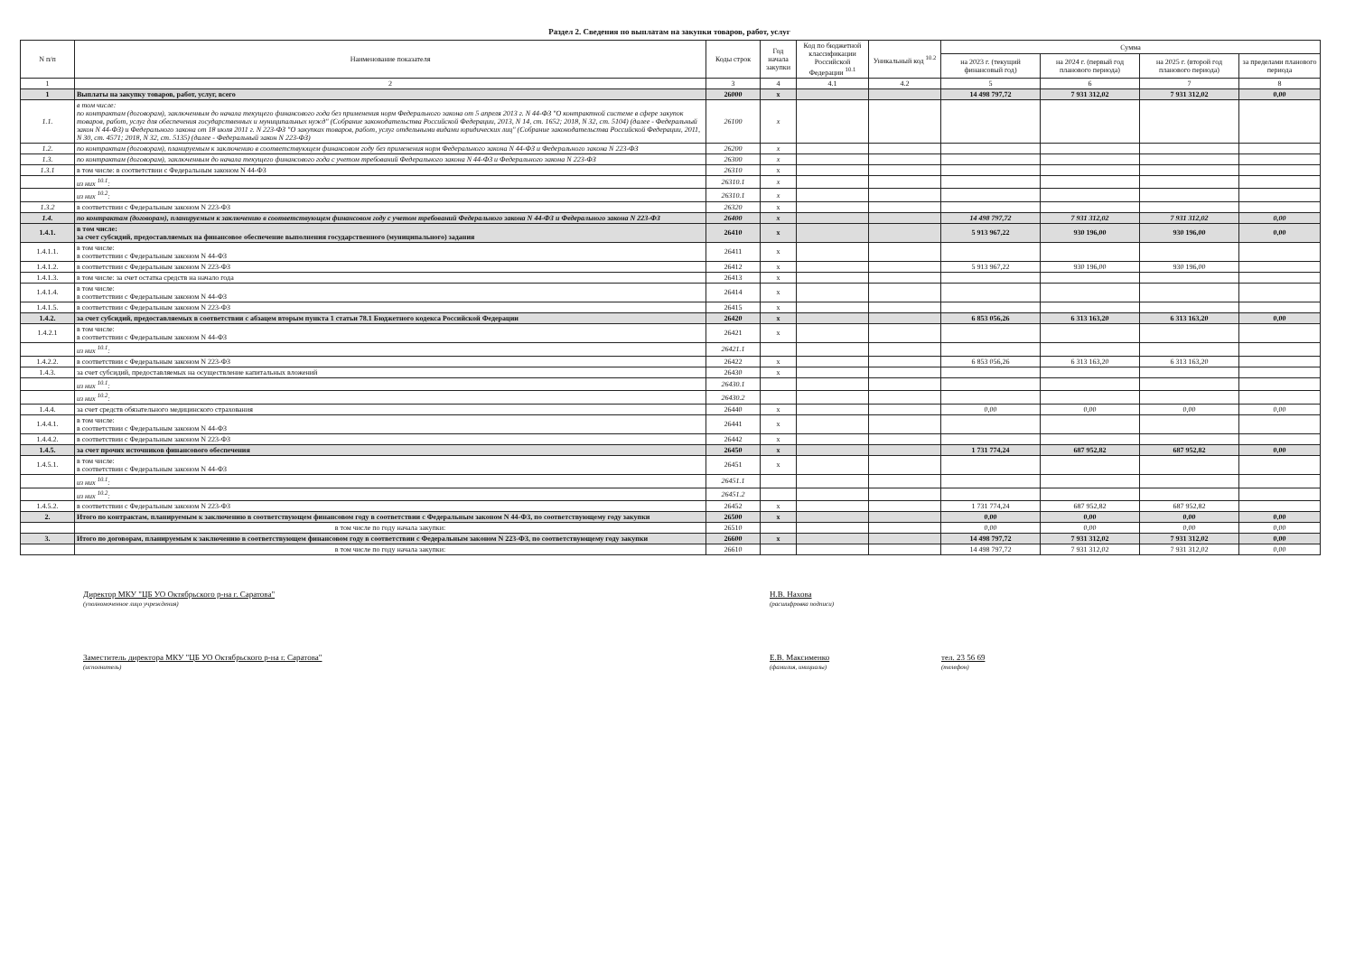Раздел 2. Сведения по выплатам на закупки товаров, работ, услуг
| N п/п | Наименование показателя | Коды строк | Год начала закупки | Код по бюджетной классификации Российской Федерации <sup>10.1</sup> | Уникальный код <sup>10.2</sup> | Сумма | | | |
| --- | --- | --- | --- | --- | --- | --- | --- | --- | --- |
| | | | | | | на 2023 г. (текущий финансовый год) | на 2024 г. (первый год планового периода) | на 2025 г. (второй год планового периода) | за пределами планового периода |
| 1 | 2 | 3 | 4 | 4.1 | 4.2 | 5 | 6 | 7 | 8 |
| 1 | Выплаты на закупку товаров, работ, услуг, всего | 26000 | x | | | 14 498 797,72 | 7 931 312,02 | 7 931 312,02 | 0,00 |
| 1.1. | в том числе: по контрактам (договорам), заключенным до начала текущего финансового года без применения норм Федерального закона от 5 апреля 2013 г. N 44-ФЗ "О контрактной системе в сфере закупок товаров, работ, услуг для обеспечения государственных и муниципальных нужд" (Собрание законодательства Российской Федерации, 2013, N 14, ст. 1652; 2018, N 32, ст. 5104) (далее - Федеральный закон N 44-ФЗ) и Федерального закона от 18 июля 2011 г. N 223-ФЗ "О закупках товаров, работ, услуг отдельными видами юридических лиц" (Собрание законодательства Российской Федерации, 2011, N 30, ст. 4571; 2018, N 32, ст. 5135) (далее - Федеральный закон N 223-ФЗ) | 26100 | x | | | | | | |
| 1.2. | по контрактам (договорам), планируемым к заключению в соответствующем финансовом году без применения норм Федерального закона N 44-ФЗ и Федерального закона N 223-ФЗ | 26200 | x | | | | | | |
| 1.3. | по контрактам (договорам), заключенным до начала текущего финансового года с учетом требований Федерального закона N 44-ФЗ и Федерального закона N 223-ФЗ | 26300 | x | | | | | | |
| 1.3.1 | в том числе: в соответствии с Федеральным законом N 44-ФЗ | 26310 | x | | | | | | |
| | из них <sup>10.1</sup>: | 26310.1 | x | | | | | | |
| | из них <sup>10.2</sup>: | 26310.1 | x | | | | | | |
| 1.3.2 | в соответствии с Федеральным законом N 223-ФЗ | 26320 | x | | | | | | |
| 1.4. | по контрактам (договорам), планируемым к заключению в соответствующем финансовом году с учетом требований Федерального закона N 44-ФЗ и Федерального закона N 223-ФЗ | 26400 | x | | | 14 498 797,72 | 7 931 312,02 | 7 931 312,02 | 0,00 |
| 1.4.1. | в том числе: за счет субсидий, предоставляемых на финансовое обеспечение выполнения государственного (муниципального) задания | 26410 | x | | | 5 913 967,22 | 930 196,00 | 930 196,00 | 0,00 |
| 1.4.1.1. | в том числе: в соответствии с Федеральным законом N 44-ФЗ | 26411 | x | | | | | | |
| 1.4.1.2. | в соответствии с Федеральным законом N 223-ФЗ | 26412 | x | | | 5 913 967,22 | 930 196,00 | 930 196,00 | |
| 1.4.1.3. | в том числе: за счет остатка средств на начало года | 26413 | x | | | | | | |
| 1.4.1.4. | в том числе: в соответствии с Федеральным законом N 44-ФЗ | 26414 | x | | | | | | |
| 1.4.1.5. | в соответствии с Федеральным законом N 223-ФЗ | 26415 | x | | | | | | |
| 1.4.2. | за счет субсидий, предоставляемых в соответствии с абзацем вторым пункта 1 статьи 78.1 Бюджетного кодекса Российской Федерации | 26420 | x | | | 6 853 056,26 | 6 313 163,20 | 6 313 163,20 | 0,00 |
| 1.4.2.1 | в том числе: в соответствии с Федеральным законом N 44-ФЗ | 26421 | x | | | | | | |
| | из них <sup>10.1</sup>: | 26421.1 | | | | | | | |
| 1.4.2.2. | в соответствии с Федеральным законом N 223-ФЗ | 26422 | x | | | 6 853 056,26 | 6 313 163,20 | 6 313 163,20 | |
| 1.4.3. | за счет субсидий, предоставляемых на осуществление капитальных вложений | 26430 | x | | | | | | |
| | из них <sup>10.1</sup>: | 26430.1 | | | | | | | |
| | из них <sup>10.2</sup>: | 26430.2 | | | | | | | |
| 1.4.4. | за счет средств обязательного медицинского страхования | 26440 | x | | | 0,00 | 0,00 | 0,00 | 0,00 |
| 1.4.4.1. | в том числе: в соответствии с Федеральным законом N 44-ФЗ | 26441 | x | | | | | | |
| 1.4.4.2. | в соответствии с Федеральным законом N 223-ФЗ | 26442 | x | | | | | | |
| 1.4.5. | за счет прочих источников финансового обеспечения | 26450 | x | | | 1 731 774,24 | 687 952,82 | 687 952,82 | 0,00 |
| 1.4.5.1. | в том числе: в соответствии с Федеральным законом N 44-ФЗ | 26451 | x | | | | | | |
| | из них <sup>10.1</sup>: | 26451.1 | | | | | | | |
| | из них <sup>10.2</sup>: | 26451.2 | | | | | | | |
| 1.4.5.2. | в соответствии с Федеральным законом N 223-ФЗ | 26452 | x | | | 1 731 774,24 | 687 952,82 | 687 952,82 | |
| 2. | Итого по контрактам, планируемым к заключению в соответствующем финансовом году в соответствии с Федеральным законом N 44-ФЗ, по соответствующему году закупки | 26500 | x | | | 0,00 | 0,00 | 0,00 | 0,00 |
| | в том числе по году начала закупки: | 26510 | | | | 0,00 | 0,00 | 0,00 | 0,00 |
| 3. | Итого по договорам, планируемым к заключению в соответствующем финансовом году в соответствии с Федеральным законом N 223-ФЗ, по соответствующему году закупки | 26600 | x | | | 14 498 797,72 | 7 931 312,02 | 7 931 312,02 | 0,00 |
| | в том числе по году начала закупки: | 26610 | | | | 14 498 797,72 | 7 931 312,02 | 7 931 312,02 | 0,00 |
Директор МКУ "ЦБ УО Октябрьского р-на г. Саратова"
(уполномоченное лицо учреждения)
Н.В. Нахова
(расшифровка подписи)
Заместитель директора МКУ "ЦБ УО Октябрьского р-на г. Саратова"
(исполнитель)
Е.В. Максименко
(фамилия, инициалы)
тел. 23 56 69
(телефон)